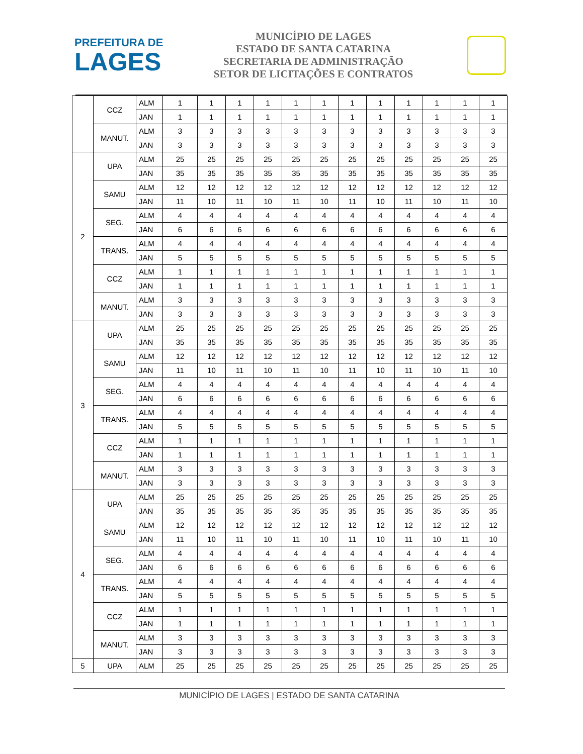PREFEITURA DE
LAGES
MUNICÍPIO DE LAGES
ESTADO DE SANTA CATARINA
SECRETARIA DE ADMINISTRAÇÃO
SETOR DE LICITAÇÕES E CONTRATOS
| | CCZ | ALM | 1 | 1 | 1 | 1 | 1 | 1 | 1 | 1 | 1 | 1 | 1 | 1 |
| | | JAN | 1 | 1 | 1 | 1 | 1 | 1 | 1 | 1 | 1 | 1 | 1 | 1 |
| | MANUT. | ALM | 3 | 3 | 3 | 3 | 3 | 3 | 3 | 3 | 3 | 3 | 3 | 3 |
| | | JAN | 3 | 3 | 3 | 3 | 3 | 3 | 3 | 3 | 3 | 3 | 3 | 3 |
| 2 | UPA | ALM | 25 | 25 | 25 | 25 | 25 | 25 | 25 | 25 | 25 | 25 | 25 | 25 |
| | | JAN | 35 | 35 | 35 | 35 | 35 | 35 | 35 | 35 | 35 | 35 | 35 | 35 |
| | SAMU | ALM | 12 | 12 | 12 | 12 | 12 | 12 | 12 | 12 | 12 | 12 | 12 | 12 |
| | | JAN | 11 | 10 | 11 | 10 | 11 | 10 | 11 | 10 | 11 | 10 | 11 | 10 |
| | SEG. | ALM | 4 | 4 | 4 | 4 | 4 | 4 | 4 | 4 | 4 | 4 | 4 | 4 |
| | | JAN | 6 | 6 | 6 | 6 | 6 | 6 | 6 | 6 | 6 | 6 | 6 | 6 |
| | TRANS. | ALM | 4 | 4 | 4 | 4 | 4 | 4 | 4 | 4 | 4 | 4 | 4 | 4 |
| | | JAN | 5 | 5 | 5 | 5 | 5 | 5 | 5 | 5 | 5 | 5 | 5 | 5 |
| | CCZ | ALM | 1 | 1 | 1 | 1 | 1 | 1 | 1 | 1 | 1 | 1 | 1 | 1 |
| | | JAN | 1 | 1 | 1 | 1 | 1 | 1 | 1 | 1 | 1 | 1 | 1 | 1 |
| | MANUT. | ALM | 3 | 3 | 3 | 3 | 3 | 3 | 3 | 3 | 3 | 3 | 3 | 3 |
| | | JAN | 3 | 3 | 3 | 3 | 3 | 3 | 3 | 3 | 3 | 3 | 3 | 3 |
| 3 | UPA | ALM | 25 | 25 | 25 | 25 | 25 | 25 | 25 | 25 | 25 | 25 | 25 | 25 |
| | | JAN | 35 | 35 | 35 | 35 | 35 | 35 | 35 | 35 | 35 | 35 | 35 | 35 |
| | SAMU | ALM | 12 | 12 | 12 | 12 | 12 | 12 | 12 | 12 | 12 | 12 | 12 | 12 |
| | | JAN | 11 | 10 | 11 | 10 | 11 | 10 | 11 | 10 | 11 | 10 | 11 | 10 |
| | SEG. | ALM | 4 | 4 | 4 | 4 | 4 | 4 | 4 | 4 | 4 | 4 | 4 | 4 |
| | | JAN | 6 | 6 | 6 | 6 | 6 | 6 | 6 | 6 | 6 | 6 | 6 | 6 |
| | TRANS. | ALM | 4 | 4 | 4 | 4 | 4 | 4 | 4 | 4 | 4 | 4 | 4 | 4 |
| | | JAN | 5 | 5 | 5 | 5 | 5 | 5 | 5 | 5 | 5 | 5 | 5 | 5 |
| | CCZ | ALM | 1 | 1 | 1 | 1 | 1 | 1 | 1 | 1 | 1 | 1 | 1 | 1 |
| | | JAN | 1 | 1 | 1 | 1 | 1 | 1 | 1 | 1 | 1 | 1 | 1 | 1 |
| | MANUT. | ALM | 3 | 3 | 3 | 3 | 3 | 3 | 3 | 3 | 3 | 3 | 3 | 3 |
| | | JAN | 3 | 3 | 3 | 3 | 3 | 3 | 3 | 3 | 3 | 3 | 3 | 3 |
| 4 | UPA | ALM | 25 | 25 | 25 | 25 | 25 | 25 | 25 | 25 | 25 | 25 | 25 | 25 |
| | | JAN | 35 | 35 | 35 | 35 | 35 | 35 | 35 | 35 | 35 | 35 | 35 | 35 |
| | SAMU | ALM | 12 | 12 | 12 | 12 | 12 | 12 | 12 | 12 | 12 | 12 | 12 | 12 |
| | | JAN | 11 | 10 | 11 | 10 | 11 | 10 | 11 | 10 | 11 | 10 | 11 | 10 |
| | SEG. | ALM | 4 | 4 | 4 | 4 | 4 | 4 | 4 | 4 | 4 | 4 | 4 | 4 |
| | | JAN | 6 | 6 | 6 | 6 | 6 | 6 | 6 | 6 | 6 | 6 | 6 | 6 |
| | TRANS. | ALM | 4 | 4 | 4 | 4 | 4 | 4 | 4 | 4 | 4 | 4 | 4 | 4 |
| | | JAN | 5 | 5 | 5 | 5 | 5 | 5 | 5 | 5 | 5 | 5 | 5 | 5 |
| | CCZ | ALM | 1 | 1 | 1 | 1 | 1 | 1 | 1 | 1 | 1 | 1 | 1 | 1 |
| | | JAN | 1 | 1 | 1 | 1 | 1 | 1 | 1 | 1 | 1 | 1 | 1 | 1 |
| | MANUT. | ALM | 3 | 3 | 3 | 3 | 3 | 3 | 3 | 3 | 3 | 3 | 3 | 3 |
| | | JAN | 3 | 3 | 3 | 3 | 3 | 3 | 3 | 3 | 3 | 3 | 3 | 3 |
| 5 | UPA | ALM | 25 | 25 | 25 | 25 | 25 | 25 | 25 | 25 | 25 | 25 | 25 | 25 |
MUNICÍPIO DE LAGES | ESTADO DE SANTA CATARINA